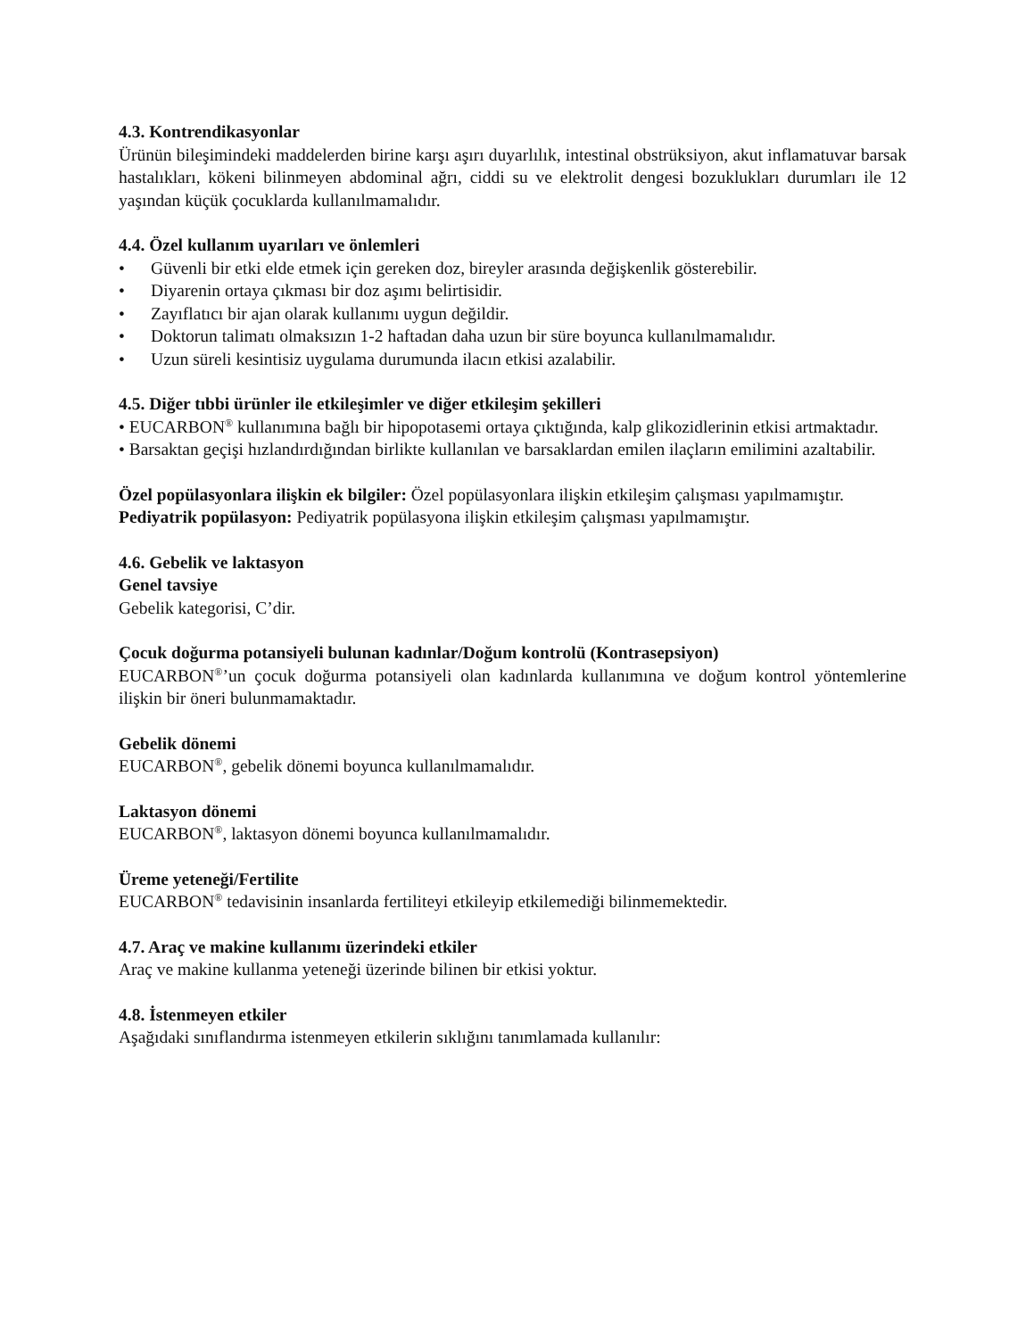4.3. Kontrendikasyonlar
Ürünün bileşimindeki maddelerden birine karşı aşırı duyarlılık, intestinal obstrüksiyon, akut inflamatuvar barsak hastalıkları, kökeni bilinmeyen abdominal ağrı, ciddi su ve elektrolit dengesi bozuklukları durumları ile 12 yaşından küçük çocuklarda kullanılmamalıdır.
4.4. Özel kullanım uyarıları ve önlemleri
• Güvenli bir etki elde etmek için gereken doz, bireyler arasında değişkenlik gösterebilir.
• Diyarenin ortaya çıkması bir doz aşımı belirtisidir.
• Zayıflatıcı bir ajan olarak kullanımı uygun değildir.
• Doktorun talimatı olmaksızın 1-2 haftadan daha uzun bir süre boyunca kullanılmamalıdır.
• Uzun süreli kesintisiz uygulama durumunda ilacın etkisi azalabilir.
4.5. Diğer tıbbi ürünler ile etkileşimler ve diğer etkileşim şekilleri
• EUCARBON<sup>®</sup> kullanımına bağlı bir hipopotasemi ortaya çıktığında, kalp glikozidlerinin etkisi artmaktadır.
• Barsaktan geçişi hızlandırdığından birlikte kullanılan ve barsaklardan emilen ilaçların emilimini azaltabilir.
Özel popülasyonlara ilişkin ek bilgiler: Özel popülasyonlara ilişkin etkileşim çalışması yapılmamıştır.
Pediyatrik popülasyon: Pediyatrik popülasyona ilişkin etkileşim çalışması yapılmamıştır.
4.6. Gebelik ve laktasyon
Genel tavsiye
Gebelik kategorisi, C’dir.
Çocuk doğurma potansiyeli bulunan kadınlar/Doğum kontrolü (Kontrasepsiyon)
EUCARBON<sup>®</sup>’un çocuk doğurma potansiyeli olan kadınlarda kullanımına ve doğum kontrol yöntemlerine ilişkin bir öneri bulunmamaktadır.
Gebelik dönemi
EUCARBON<sup>®</sup>, gebelik dönemi boyunca kullanılmamalıdır.
Laktasyon dönemi
EUCARBON<sup>®</sup>, laktasyon dönemi boyunca kullanılmamalıdır.
Üreme yeteneği/Fertilite
EUCARBON<sup>®</sup> tedavisinin insanlarda fertiliteyi etkileyip etkilemediği bilinmemektedir.
4.7. Araç ve makine kullanımı üzerindeki etkiler
Araç ve makine kullanma yeteneği üzerinde bilinen bir etkisi yoktur.
4.8. İstenmeyen etkiler
Aşağıdaki sınıflandırma istenmeyen etkilerin sıklığını tanımlamada kullanılır: